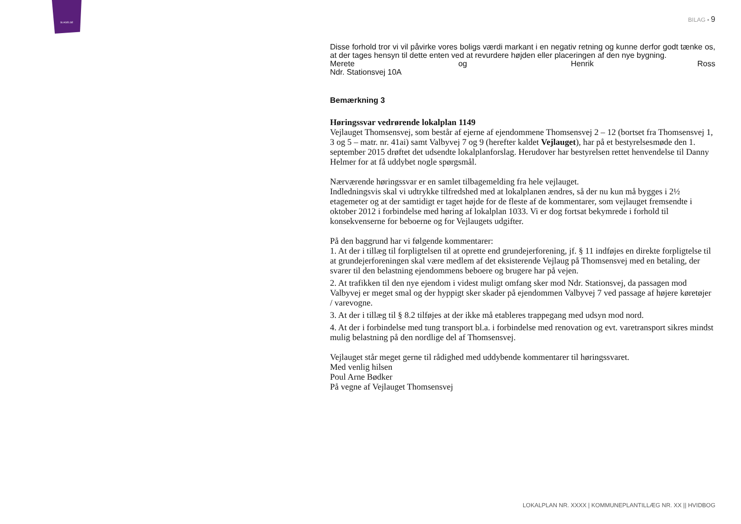SLAGELSE
BILAG ▪ 9
Disse forhold tror vi vil påvirke vores boligs værdi markant i en negativ retning og kunne derfor godt tænke os, at der tages hensyn til dette enten ved at revurdere højden eller placeringen af den nye bygning.
Merete og Henrik Ross
Ndr. Stationsvej 10A
Bemærkning 3
Høringssvar vedrørende lokalplan 1149
Vejlauget Thomsensvej, som består af ejerne af ejendommene Thomsensvej 2 – 12 (bortset fra Thomsensvej 1, 3 og 5 – matr. nr. 41ai) samt Valbyvej 7 og 9 (herefter kaldet Vejlauget), har på et bestyrelsesmøde den 1. september 2015 drøftet det udsendte lokalplanforslag. Herudover har bestyrelsen rettet henvendelse til Danny Helmer for at få uddybet nogle spørgsmål.
Nærværende høringssvar er en samlet tilbagemelding fra hele vejlauget.
Indledningsvis skal vi udtrykke tilfredshed med at lokalplanen ændres, så der nu kun må bygges i 2½ etagemeter og at der samtidigt er taget højde for de fleste af de kommentarer, som vejlauget fremsendte i oktober 2012 i forbindelse med høring af lokalplan 1033. Vi er dog fortsat bekymrede i forhold til konsekvenserne for beboerne og for Vejlaugets udgifter.
På den baggrund har vi følgende kommentarer:
1. At der i tillæg til forpligtelsen til at oprette end grundejerforening, jf. § 11 indføjes en direkte forpligtelse til at grundejerforeningen skal være medlem af det eksisterende Vejlaug på Thomsensvej med en betaling, der svarer til den belastning ejendommens beboere og brugere har på vejen.
2. At trafikken til den nye ejendom i videst muligt omfang sker mod Ndr. Stationsvej, da passagen mod Valbyvej er meget smal og der hyppigt sker skader på ejendommen Valbyvej 7 ved passage af højere køretøjer / varevogne.
3. At der i tillæg til § 8.2 tilføjes at der ikke må etableres trappegang med udsyn mod nord.
4. At der i forbindelse med tung transport bl.a. i forbindelse med renovation og evt. varetransport sikres mindst mulig belastning på den nordlige del af Thomsensvej.
Vejlauget står meget gerne til rådighed med uddybende kommentarer til høringssvaret.
Med venlig hilsen
Poul Arne Bødker
På vegne af Vejlauget Thomsensvej
LOKALPLAN NR. XXXX | KOMMUNEPLANTILLÆG NR. XX || HVIDBOG